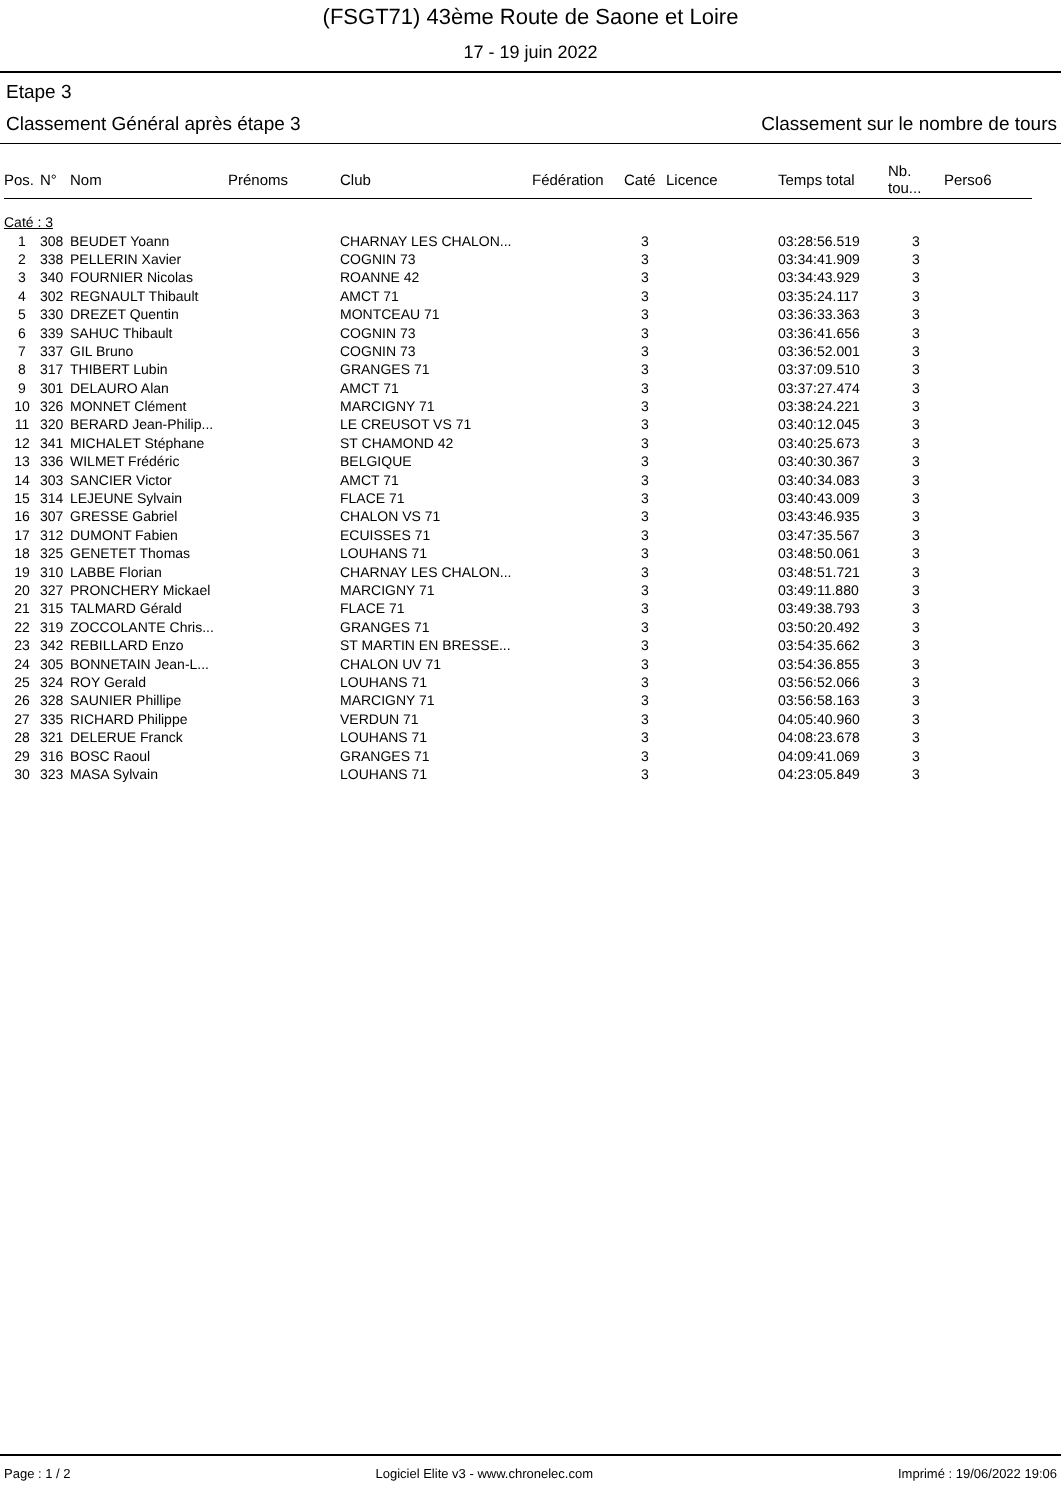(FSGT71) 43ème Route de Saone et Loire
17 - 19 juin 2022
Etape 3
Classement Général après étape 3 Classement sur le nombre de tours
| Pos. | N° | Nom | Prénoms | Club | Fédération | Caté | Licence | Temps total | Nb. tou... | Perso6 |
| --- | --- | --- | --- | --- | --- | --- | --- | --- | --- | --- |
| Caté : 3 | | | | | | | | | | |
| 1 | 308 | BEUDET Yoann | | CHARNAY LES CHALON... | | 3 | | 03:28:56.519 | 3 | |
| 2 | 338 | PELLERIN Xavier | | COGNIN 73 | | 3 | | 03:34:41.909 | 3 | |
| 3 | 340 | FOURNIER Nicolas | | ROANNE 42 | | 3 | | 03:34:43.929 | 3 | |
| 4 | 302 | REGNAULT Thibault | | AMCT 71 | | 3 | | 03:35:24.117 | 3 | |
| 5 | 330 | DREZET Quentin | | MONTCEAU 71 | | 3 | | 03:36:33.363 | 3 | |
| 6 | 339 | SAHUC Thibault | | COGNIN 73 | | 3 | | 03:36:41.656 | 3 | |
| 7 | 337 | GIL Bruno | | COGNIN 73 | | 3 | | 03:36:52.001 | 3 | |
| 8 | 317 | THIBERT Lubin | | GRANGES 71 | | 3 | | 03:37:09.510 | 3 | |
| 9 | 301 | DELAURO Alan | | AMCT 71 | | 3 | | 03:37:27.474 | 3 | |
| 10 | 326 | MONNET Clément | | MARCIGNY 71 | | 3 | | 03:38:24.221 | 3 | |
| 11 | 320 | BERARD Jean-Philip... | | LE CREUSOT VS 71 | | 3 | | 03:40:12.045 | 3 | |
| 12 | 341 | MICHALET Stéphane | | ST CHAMOND 42 | | 3 | | 03:40:25.673 | 3 | |
| 13 | 336 | WILMET Frédéric | | BELGIQUE | | 3 | | 03:40:30.367 | 3 | |
| 14 | 303 | SANCIER Victor | | AMCT 71 | | 3 | | 03:40:34.083 | 3 | |
| 15 | 314 | LEJEUNE Sylvain | | FLACE 71 | | 3 | | 03:40:43.009 | 3 | |
| 16 | 307 | GRESSE Gabriel | | CHALON VS 71 | | 3 | | 03:43:46.935 | 3 | |
| 17 | 312 | DUMONT Fabien | | ECUISSES 71 | | 3 | | 03:47:35.567 | 3 | |
| 18 | 325 | GENETET Thomas | | LOUHANS 71 | | 3 | | 03:48:50.061 | 3 | |
| 19 | 310 | LABBE Florian | | CHARNAY LES CHALON... | | 3 | | 03:48:51.721 | 3 | |
| 20 | 327 | PRONCHERY Mickael | | MARCIGNY 71 | | 3 | | 03:49:11.880 | 3 | |
| 21 | 315 | TALMARD Gérald | | FLACE 71 | | 3 | | 03:49:38.793 | 3 | |
| 22 | 319 | ZOCCOLANTE Chris... | | GRANGES 71 | | 3 | | 03:50:20.492 | 3 | |
| 23 | 342 | REBILLARD Enzo | | ST MARTIN EN BRESSE... | | 3 | | 03:54:35.662 | 3 | |
| 24 | 305 | BONNETAIN Jean-L... | | CHALON UV 71 | | 3 | | 03:54:36.855 | 3 | |
| 25 | 324 | ROY Gerald | | LOUHANS 71 | | 3 | | 03:56:52.066 | 3 | |
| 26 | 328 | SAUNIER Phillipe | | MARCIGNY 71 | | 3 | | 03:56:58.163 | 3 | |
| 27 | 335 | RICHARD Philippe | | VERDUN 71 | | 3 | | 04:05:40.960 | 3 | |
| 28 | 321 | DELERUE Franck | | LOUHANS 71 | | 3 | | 04:08:23.678 | 3 | |
| 29 | 316 | BOSC Raoul | | GRANGES 71 | | 3 | | 04:09:41.069 | 3 | |
| 30 | 323 | MASA Sylvain | | LOUHANS 71 | | 3 | | 04:23:05.849 | 3 | |
Page : 1 / 2 Logiciel Elite v3 - www.chronelec.com Imprimé : 19/06/2022 19:06